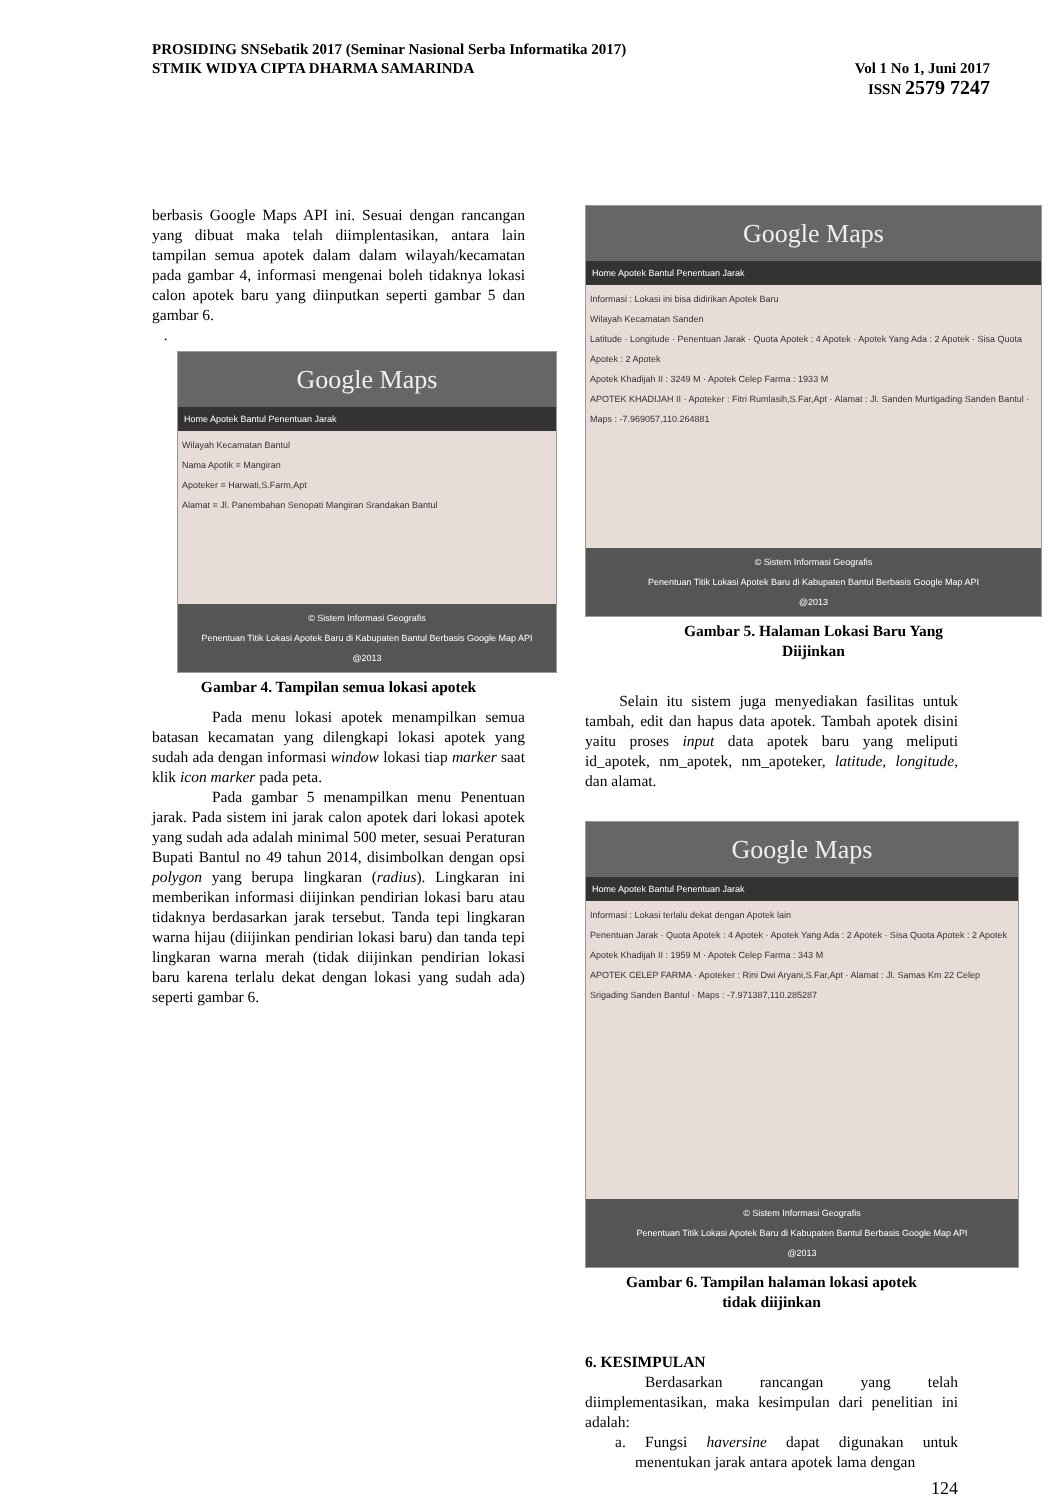PROSIDING SNSebatik 2017 (Seminar Nasional Serba Informatika 2017)
STMIK WIDYA CIPTA DHARMA SAMARINDA Vol 1 No 1, Juni 2017
ISSN 2579 7247
berbasis Google Maps API ini. Sesuai dengan rancangan yang dibuat maka telah diimplentasikan, antara lain tampilan semua apotek dalam dalam wilayah/kecamatan pada gambar 4, informasi mengenai boleh tidaknya lokasi calon apotek baru yang diinputkan seperti gambar 5 dan gambar 6.
.
Google Maps
Home Apotek Bantul Penentuan Jarak
Wilayah Kecamatan Bantul
Nama Apotik = Mangiran
Apoteker = Harwati,S.Farm,Apt
Alamat = Jl. Panembahan Senopati Mangiran Srandakan Bantul
© Sistem Informasi Geografis
Penentuan Titik Lokasi Apotek Baru di Kabupaten Bantul Berbasis Google Map API
@2013
Gambar 4. Tampilan semua lokasi apotek
Pada menu lokasi apotek menampilkan semua batasan kecamatan yang dilengkapi lokasi apotek yang sudah ada dengan informasi window lokasi tiap marker saat klik icon marker pada peta.
Pada gambar 5 menampilkan menu Penentuan jarak. Pada sistem ini jarak calon apotek dari lokasi apotek yang sudah ada adalah minimal 500 meter, sesuai Peraturan Bupati Bantul no 49 tahun 2014, disimbolkan dengan opsi polygon yang berupa lingkaran (radius). Lingkaran ini memberikan informasi diijinkan pendirian lokasi baru atau tidaknya berdasarkan jarak tersebut. Tanda tepi lingkaran warna hijau (diijinkan pendirian lokasi baru) dan tanda tepi lingkaran warna merah (tidak diijinkan pendirian lokasi baru karena terlalu dekat dengan lokasi yang sudah ada) seperti gambar 6.
Google Maps
Home Apotek Bantul Penentuan Jarak
Informasi : Lokasi ini bisa didirikan Apotek Baru
Wilayah Kecamatan Sanden
Latitude · Longitude · Penentuan Jarak · Quota Apotek : 4 Apotek · Apotek Yang Ada : 2 Apotek · Sisa Quota Apotek : 2 Apotek
Apotek Khadijah II : 3249 M · Apotek Celep Farma : 1933 M
APOTEK KHADIJAH II · Apoteker : Fitri Rumlasih,S.Far,Apt · Alamat : Jl. Sanden Murtigading Sanden Bantul · Maps : -7.969057,110.264881
© Sistem Informasi Geografis
Penentuan Titik Lokasi Apotek Baru di Kabupaten Bantul Berbasis Google Map API
@2013
Gambar 5. Halaman Lokasi Baru Yang
Diijinkan
Selain itu sistem juga menyediakan fasilitas untuk tambah, edit dan hapus data apotek. Tambah apotek disini yaitu proses input data apotek baru yang meliputi id_apotek, nm_apotek, nm_apoteker, latitude, longitude, dan alamat.
Google Maps
Home Apotek Bantul Penentuan Jarak
Informasi : Lokasi terlalu dekat dengan Apotek lain
Penentuan Jarak · Quota Apotek : 4 Apotek · Apotek Yang Ada : 2 Apotek · Sisa Quota Apotek : 2 Apotek
Apotek Khadijah II : 1959 M · Apotek Celep Farma : 343 M
APOTEK CELEP FARMA · Apoteker : Rini Dwi Aryani,S.Far,Apt · Alamat : Jl. Samas Km 22 Celep Srigading Sanden Bantul · Maps : -7.971387,110.285287
© Sistem Informasi Geografis
Penentuan Titik Lokasi Apotek Baru di Kabupaten Bantul Berbasis Google Map API
@2013
Gambar 6. Tampilan halaman lokasi apotek
tidak diijinkan
6. KESIMPULAN
Berdasarkan rancangan yang telah diimplementasikan, maka kesimpulan dari penelitian ini adalah:
a. Fungsi haversine dapat digunakan untuk menentukan jarak antara apotek lama dengan
124